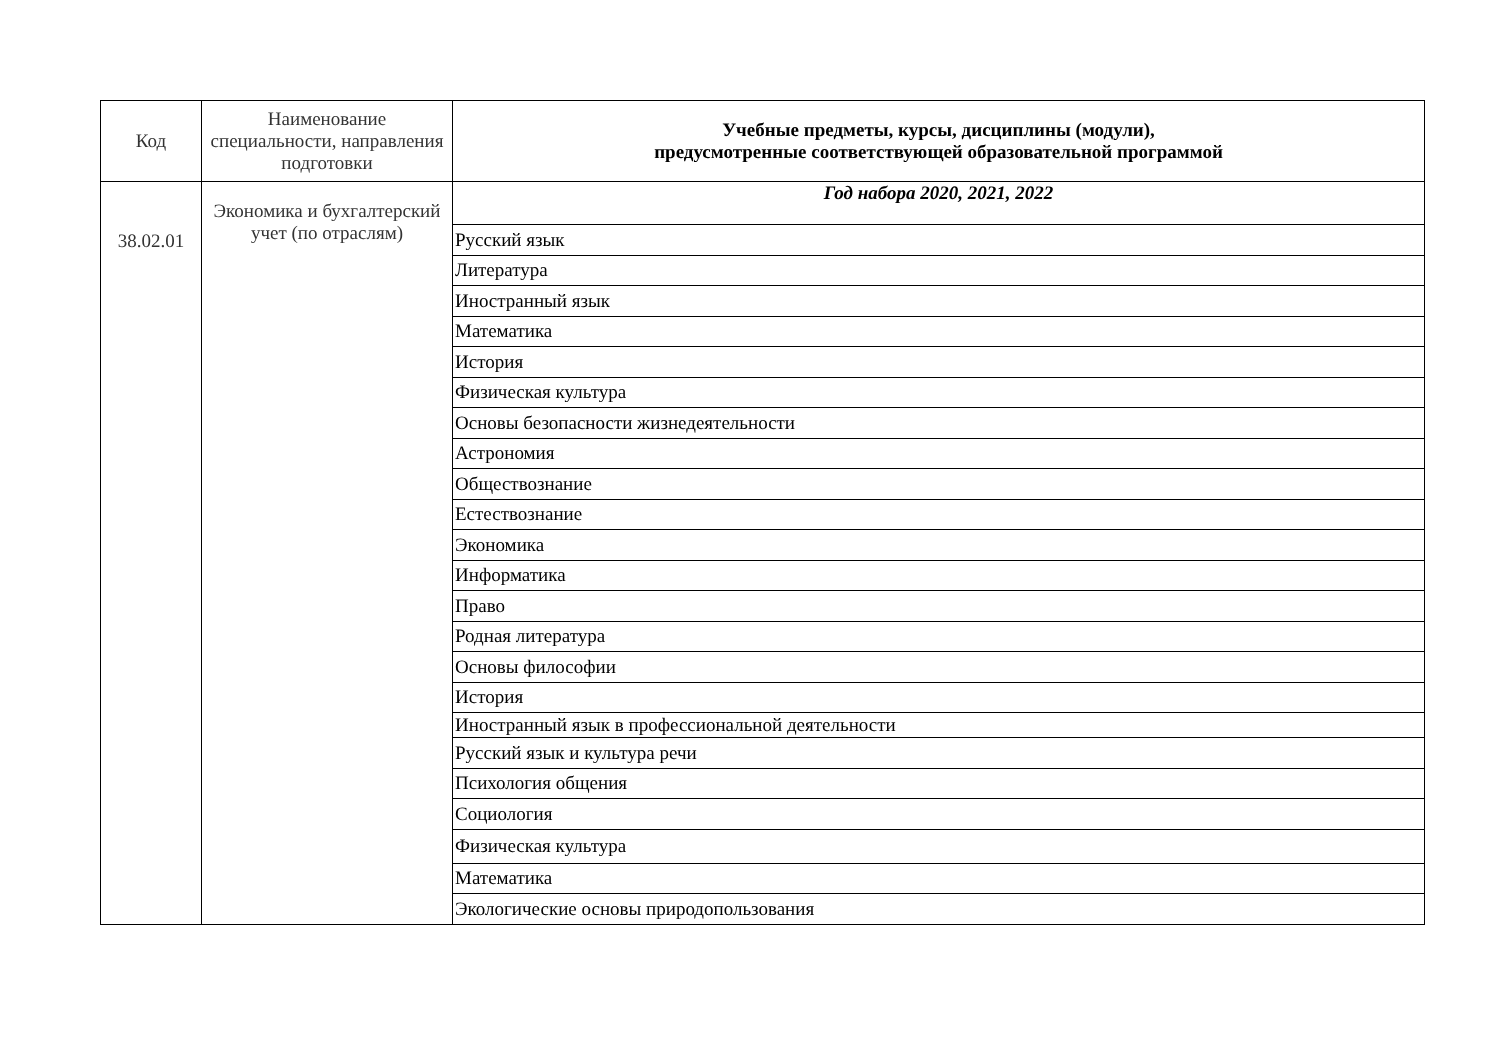| Код | Наименование специальности, направления подготовки | Учебные предметы, курсы, дисциплины (модули), предусмотренные соответствующей образовательной программой |
| --- | --- | --- |
| 38.02.01 | Экономика и бухгалтерский учет (по отраслям) | Год набора 2020, 2021, 2022 |
| | | Русский язык |
| | | Литература |
| | | Иностранный язык |
| | | Математика |
| | | История |
| | | Физическая культура |
| | | Основы безопасности жизнедеятельности |
| | | Астрономия |
| | | Обществознание |
| | | Естествознание |
| | | Экономика |
| | | Информатика |
| | | Право |
| | | Родная литература |
| | | Основы философии |
| | | История |
| | | Иностранный язык в профессиональной деятельности |
| | | Русский язык и культура речи |
| | | Психология общения |
| | | Социология |
| | | Физическая культура |
| | | Математика |
| | | Экологические основы природопользования |